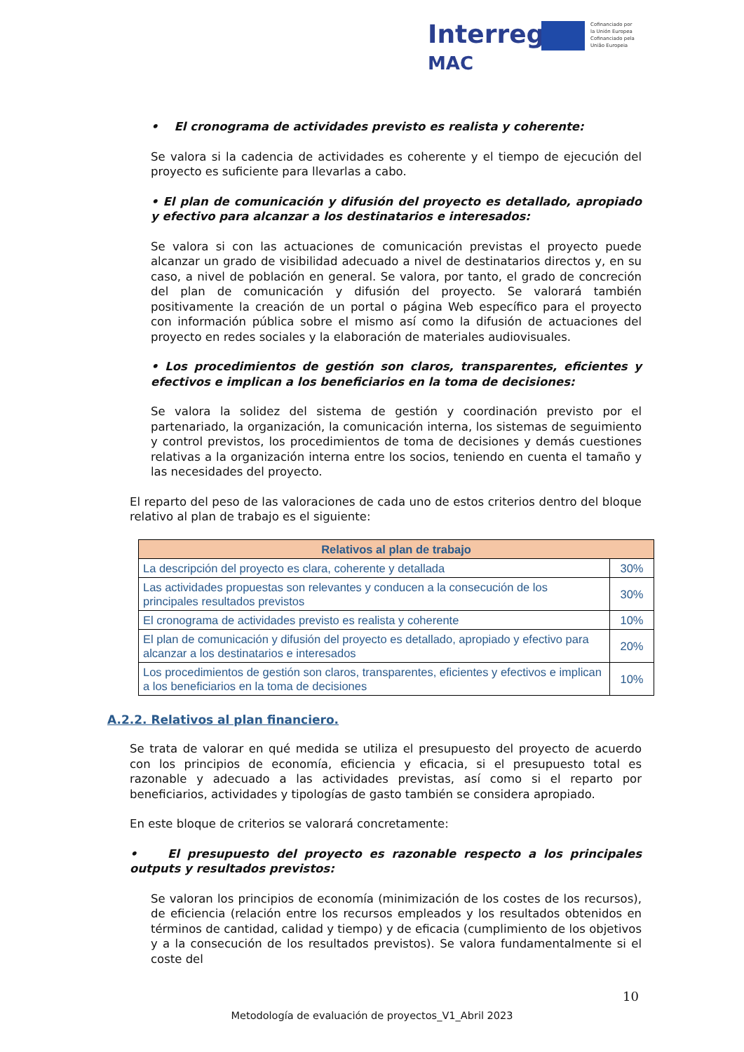Interreg
MAC
Cofinanciado por
la Unión Europea
Cofinanciado pela
União Europeia
• El cronograma de actividades previsto es realista y coherente:
Se valora si la cadencia de actividades es coherente y el tiempo de ejecución del proyecto es suficiente para llevarlas a cabo.
• El plan de comunicación y difusión del proyecto es detallado, apropiado y efectivo para alcanzar a los destinatarios e interesados:
Se valora si con las actuaciones de comunicación previstas el proyecto puede alcanzar un grado de visibilidad adecuado a nivel de destinatarios directos y, en su caso, a nivel de población en general. Se valora, por tanto, el grado de concreción del plan de comunicación y difusión del proyecto. Se valorará también positivamente la creación de un portal o página Web específico para el proyecto con información pública sobre el mismo así como la difusión de actuaciones del proyecto en redes sociales y la elaboración de materiales audiovisuales.
• Los procedimientos de gestión son claros, transparentes, eficientes y efectivos e implican a los beneficiarios en la toma de decisiones:
Se valora la solidez del sistema de gestión y coordinación previsto por el partenariado, la organización, la comunicación interna, los sistemas de seguimiento y control previstos, los procedimientos de toma de decisiones y demás cuestiones relativas a la organización interna entre los socios, teniendo en cuenta el tamaño y las necesidades del proyecto.
El reparto del peso de las valoraciones de cada uno de estos criterios dentro del bloque relativo al plan de trabajo es el siguiente:
| Relativos al plan de trabajo | |
| --- | --- |
| La descripción del proyecto es clara, coherente y detallada | 30% |
| Las actividades propuestas son relevantes y conducen a la consecución de los principales resultados previstos | 30% |
| El cronograma de actividades previsto es realista y coherente | 10% |
| El plan de comunicación y difusión del proyecto es detallado, apropiado y efectivo para alcanzar a los destinatarios e interesados | 20% |
| Los procedimientos de gestión son claros, transparentes, eficientes y efectivos e implican a los beneficiarios en la toma de decisiones | 10% |
A.2.2. Relativos al plan financiero.
Se trata de valorar en qué medida se utiliza el presupuesto del proyecto de acuerdo con los principios de economía, eficiencia y eficacia, si el presupuesto total es razonable y adecuado a las actividades previstas, así como si el reparto por beneficiarios, actividades y tipologías de gasto también se considera apropiado.
En este bloque de criterios se valorará concretamente:
• El presupuesto del proyecto es razonable respecto a los principales outputs y resultados previstos:
Se valoran los principios de economía (minimización de los costes de los recursos), de eficiencia (relación entre los recursos empleados y los resultados obtenidos en términos de cantidad, calidad y tiempo) y de eficacia (cumplimiento de los objetivos y a la consecución de los resultados previstos). Se valora fundamentalmente si el coste del
10
Metodología de evaluación de proyectos_V1_Abril 2023